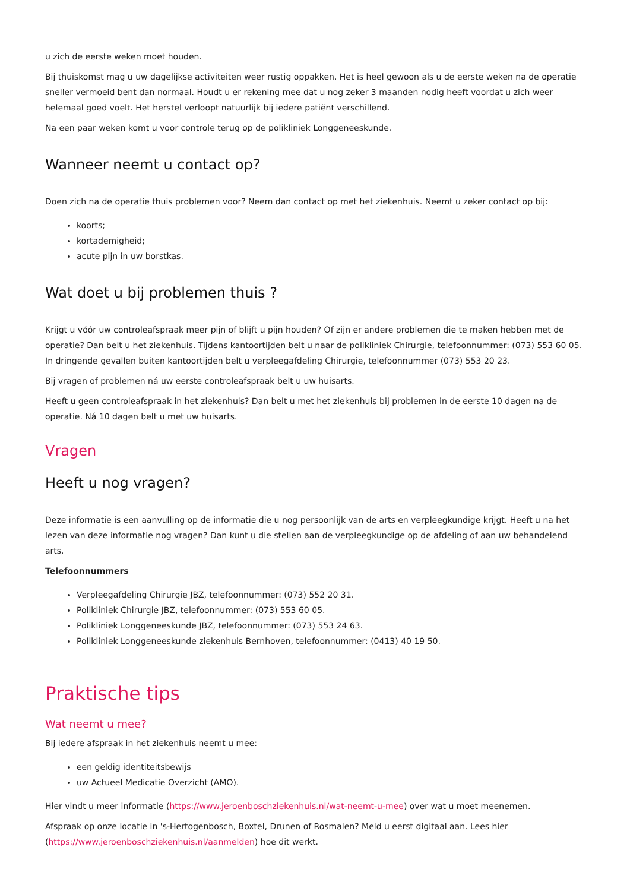u zich de eerste weken moet houden.
Bij thuiskomst mag u uw dagelijkse activiteiten weer rustig oppakken. Het is heel gewoon als u de eerste weken na de operatie sneller vermoeid bent dan normaal. Houdt u er rekening mee dat u nog zeker 3 maanden nodig heeft voordat u zich weer helemaal goed voelt. Het herstel verloopt natuurlijk bij iedere patiënt verschillend.
Na een paar weken komt u voor controle terug op de polikliniek Longgeneeskunde.
Wanneer neemt u contact op?
Doen zich na de operatie thuis problemen voor? Neem dan contact op met het ziekenhuis. Neemt u zeker contact op bij:
koorts;
kortademigheid;
acute pijn in uw borstkas.
Wat doet u bij problemen thuis ?
Krijgt u vóór uw controleafspraak meer pijn of blijft u pijn houden? Of zijn er andere problemen die te maken hebben met de operatie? Dan belt u het ziekenhuis. Tijdens kantoortijden belt u naar de polikliniek Chirurgie, telefoonnummer: (073) 553 60 05. In dringende gevallen buiten kantoortijden belt u verpleegafdeling Chirurgie, telefoonnummer (073) 553 20 23.
Bij vragen of problemen ná uw eerste controleafspraak belt u uw huisarts.
Heeft u geen controleafspraak in het ziekenhuis? Dan belt u met het ziekenhuis bij problemen in de eerste 10 dagen na de operatie. Ná 10 dagen belt u met uw huisarts.
Vragen
Heeft u nog vragen?
Deze informatie is een aanvulling op de informatie die u nog persoonlijk van de arts en verpleegkundige krijgt. Heeft u na het lezen van deze informatie nog vragen? Dan kunt u die stellen aan de verpleegkundige op de afdeling of aan uw behandelend arts.
Telefoonnummers
Verpleegafdeling Chirurgie JBZ, telefoonnummer: (073) 552 20 31.
Polikliniek Chirurgie JBZ, telefoonnummer: (073) 553 60 05.
Polikliniek Longgeneeskunde JBZ, telefoonnummer: (073) 553 24 63.
Polikliniek Longgeneeskunde ziekenhuis Bernhoven, telefoonnummer: (0413) 40 19 50.
Praktische tips
Wat neemt u mee?
Bij iedere afspraak in het ziekenhuis neemt u mee:
een geldig identiteitsbewijs
uw Actueel Medicatie Overzicht (AMO).
Hier vindt u meer informatie (https://www.jeroenboschziekenhuis.nl/wat-neemt-u-mee) over wat u moet meenemen.
Afspraak op onze locatie in 's-Hertogenbosch, Boxtel, Drunen of Rosmalen? Meld u eerst digitaal aan. Lees hier (https://www.jeroenboschziekenhuis.nl/aanmelden) hoe dit werkt.